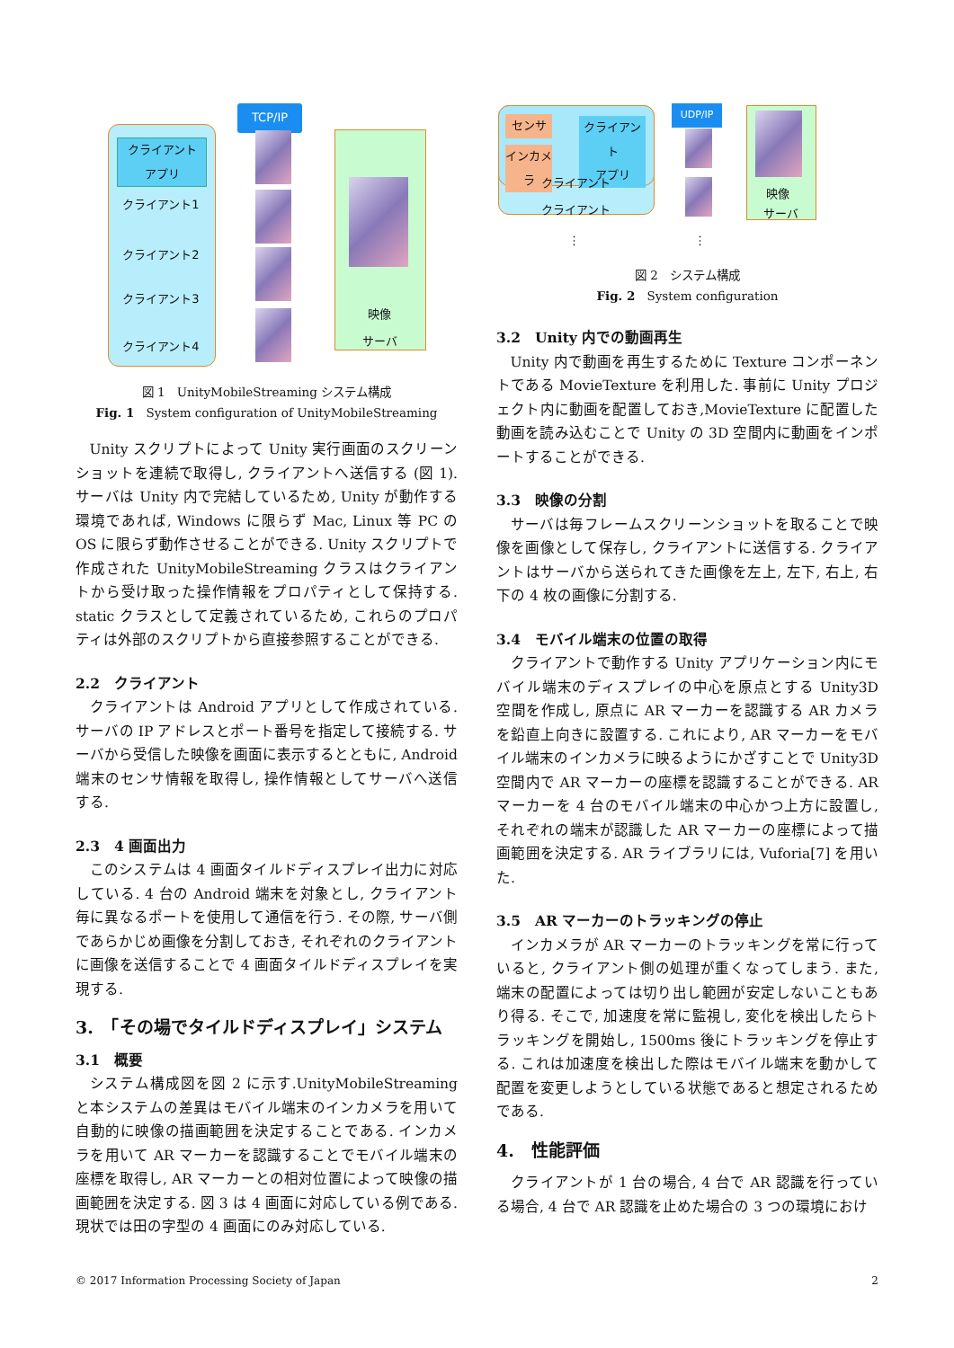TCP/IP
クライアント
アプリ
クライアント1
クライアント2
クライアント3
クライアント4
映像
サーバ
図 1　UnityMobileStreaming システム構成
Fig. 1　System configuration of UnityMobileStreaming
Unity スクリプトによって Unity 実行画面のスクリーンショットを連続で取得し, クライアントへ送信する (図 1). サーバは Unity 内で完結しているため, Unity が動作する環境であれば, Windows に限らず Mac, Linux 等 PC の OS に限らず動作させることができる. Unity スクリプトで作成された UnityMobileStreaming クラスはクライアントから受け取った操作情報をプロパティとして保持する. static クラスとして定義されているため, これらのプロパティは外部のスクリプトから直接参照することができる.
2.2　クライアント
クライアントは Android アプリとして作成されている. サーバの IP アドレスとポート番号を指定して接続する. サーバから受信した映像を画面に表示するとともに, Android 端末のセンサ情報を取得し, 操作情報としてサーバへ送信する.
2.3　4 画面出力
このシステムは 4 画面タイルドディスプレイ出力に対応している. 4 台の Android 端末を対象とし, クライアント毎に異なるポートを使用して通信を行う. その際, サーバ側であらかじめ画像を分割しておき, それぞれのクライアントに画像を送信することで 4 画面タイルドディスプレイを実現する.
3.　「その場でタイルドディスプレイ」システム
3.1　概要
システム構成図を図 2 に示す.UnityMobileStreaming と本システムの差異はモバイル端末のインカメラを用いて自動的に映像の描画範囲を決定することである. インカメラを用いて AR マーカーを認識することでモバイル端末の座標を取得し, AR マーカーとの相対位置によって映像の描画範囲を決定する. 図 3 は 4 画面に対応している例である. 現状では田の字型の 4 画面にのみ対応している.
センサ
インカメラ
クライアント
アプリ
クライアント
クライアント
UDP/IP
映像
サーバ
⋮ ⋮
図 2　システム構成
Fig. 2　System configuration
3.2　Unity 内での動画再生
Unity 内で動画を再生するために Texture コンポーネントである MovieTexture を利用した. 事前に Unity プロジェクト内に動画を配置しておき,MovieTexture に配置した動画を読み込むことで Unity の 3D 空間内に動画をインポートすることができる.
3.3　映像の分割
サーバは毎フレームスクリーンショットを取ることで映像を画像として保存し, クライアントに送信する. クライアントはサーバから送られてきた画像を左上, 左下, 右上, 右下の 4 枚の画像に分割する.
3.4　モバイル端末の位置の取得
クライアントで動作する Unity アプリケーション内にモバイル端末のディスプレイの中心を原点とする Unity3D 空間を作成し, 原点に AR マーカーを認識する AR カメラを鉛直上向きに設置する. これにより, AR マーカーをモバイル端末のインカメラに映るようにかざすことで Unity3D 空間内で AR マーカーの座標を認識することができる. AR マーカーを 4 台のモバイル端末の中心かつ上方に設置し, それぞれの端末が認識した AR マーカーの座標によって描画範囲を決定する. AR ライブラリには, Vuforia[7] を用いた.
3.5　AR マーカーのトラッキングの停止
インカメラが AR マーカーのトラッキングを常に行っていると, クライアント側の処理が重くなってしまう. また, 端末の配置によっては切り出し範囲が安定しないこともあり得る. そこで, 加速度を常に監視し, 変化を検出したらトラッキングを開始し, 1500ms 後にトラッキングを停止する. これは加速度を検出した際はモバイル端末を動かして配置を変更しようとしている状態であると想定されるためである.
4.　性能評価
クライアントが 1 台の場合, 4 台で AR 認識を行っている場合, 4 台で AR 認識を止めた場合の 3 つの環境におけ
© 2017 Information Processing Society of Japan 2